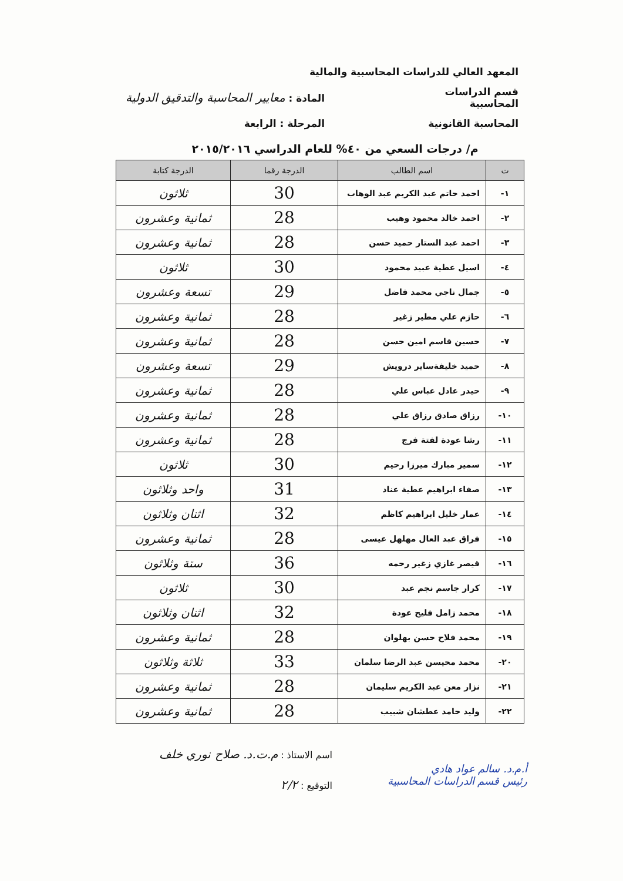المعهد العالي للدراسات المحاسبية والمالية
قسم الدراسات المحاسبية المادة : معايير المحاسبة والتدقيق الدولية
المحاسبة القانونية المرحلة : الرابعة
م/ درجات السعي من ٤٠% للعام الدراسي ٢٠١٥/٢٠١٦
| ت | اسم الطالب | الدرجة رقما | الدرجة كتابة |
| --- | --- | --- | --- |
| ١- | احمد حاتم عبد الكريم عبد الوهاب | 30 | ثلاثون |
| ٢- | احمد خالد محمود وهيب | 28 | ثمانية وعشرون |
| ٣- | احمد عبد الستار حميد حسن | 28 | ثمانية وعشرون |
| ٤- | اسيل عطية عبيد محمود | 30 | ثلاثون |
| ٥- | جمال ناجي محمد فاضل | 29 | تسعة وعشرون |
| ٦- | حازم علي مطير زغير | 28 | ثمانية وعشرون |
| ٧- | حسين قاسم امين حسن | 28 | ثمانية وعشرون |
| ٨- | حميد خليفةساير درويش | 29 | تسعة وعشرون |
| ٩- | حيدر عادل عباس علي | 28 | ثمانية وعشرون |
| ١٠- | رزاق صادق رزاق علي | 28 | ثمانية وعشرون |
| ١١- | رشا عودة لفتة فرج | 28 | ثمانية وعشرون |
| ١٢- | سمير مبارك ميرزا رحيم | 30 | ثلاثون |
| ١٣- | صفاء ابراهيم عطية عناد | 31 | واحد وثلاثون |
| ١٤- | عمار خليل ابراهيم كاظم | 32 | اثنان وثلاثون |
| ١٥- | فراق عبد العال مهلهل عيسى | 28 | ثمانية وعشرون |
| ١٦- | قيصر غازي زغير رحمه | 36 | ستة وثلاثون |
| ١٧- | كرار جاسم نجم عبد | 30 | ثلاثون |
| ١٨- | محمد زامل فليح عودة | 32 | اثنان وثلاثون |
| ١٩- | محمد فلاح حسن بهلوان | 28 | ثمانية وعشرون |
| ٢٠- | محمد محيسن عبد الرضا سلمان | 33 | ثلاثة وثلاثون |
| ٢١- | نزار معن عبد الكريم سليمان | 28 | ثمانية وعشرون |
| ٢٢- | وليد حامد عطشان شبيب | 28 | ثمانية وعشرون |
اسم الاستاذ : م.ت.د. صلاح نوري خلف
التوقيع : ٢/٢
أ.م.د. سالم عواد هادي
رئيس قسم الدراسات المحاسبية